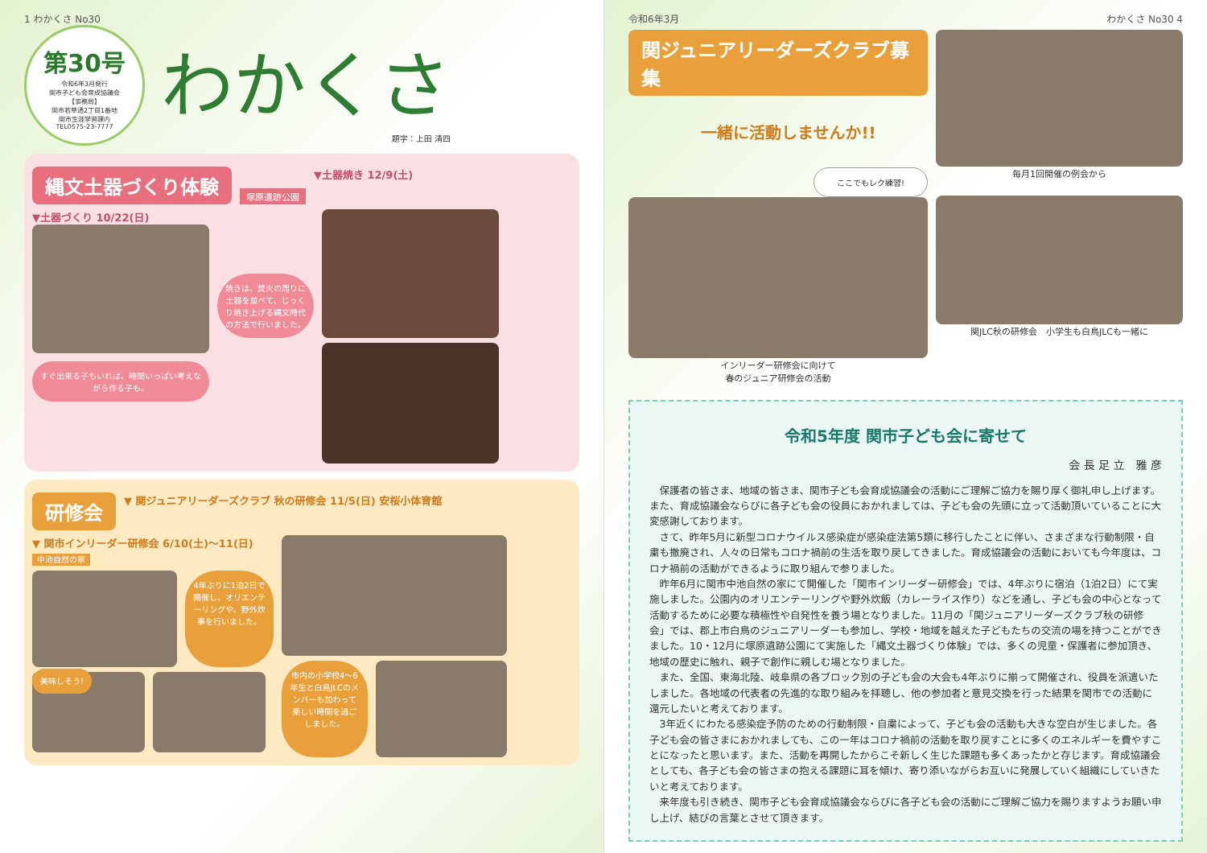1 わかくさ No30
第30号
令和6年3月発行
関市子ども会育成協議会
【事務局】
関市若草通2丁目1番地
関市生涯学習課内
TEL0575-23-7777
わかくさ
題字：上田 清四
縄文土器づくり体験 塚原遺跡公園 ▼土器焼き 12/9(土)
▼土器づくり 10/22(日)
すぐ出来る子もいれば、時間いっぱい考えながら作る子も。
焼きは、焚火の周りに土器を並べて、じっくり焼き上げる縄文時代の方法で行いました。
研修会 ▼ 関ジュニアリーダーズクラブ 秋の研修会 11/5(日) 安桜小体育館
▼ 関市インリーダー研修会 6/10(土)～11(日)
中池自然の家
4年ぶりに1泊2日で開催し、オリエンテーリングや、野外炊事を行いました。
美味しそう!
市内の小学校4～6年生と白鳥JLCのメンバーも加わって楽しい時間を過ごしました。
令和6年3月 わかくさ No30 4
関ジュニアリーダーズクラブ募集
一緒に活動しませんか!!
ここでもレク練習!
インリーダー研修会に向けて
春のジュニア研修会の活動
毎月1回開催の例会から
関JLC秋の研修会　小学生も白鳥JLCも一緒に
令和5年度 関市子ども会に寄せて
会 長 足 立　雅 彦
保護者の皆さま、地域の皆さま、関市子ども会育成協議会の活動にご理解ご協力を賜り厚く御礼申し上げます。また、育成協議会ならびに各子ども会の役員におかれましては、子ども会の先頭に立って活動頂いていることに大変感謝しております。
さて、昨年5月に新型コロナウイルス感染症が感染症法第5類に移行したことに伴い、さまざまな行動制限・自粛も撤廃され、人々の日常もコロナ禍前の生活を取り戻してきました。育成協議会の活動においても今年度は、コロナ禍前の活動ができるように取り組んで参りました。
昨年6月に関市中池自然の家にて開催した「関市インリーダー研修会」では、4年ぶりに宿泊（1泊2日）にて実施しました。公園内のオリエンテーリングや野外炊飯（カレーライス作り）などを通し、子ども会の中心となって活動するために必要な積極性や自発性を養う場となりました。11月の「関ジュニアリーダーズクラブ秋の研修会」では、郡上市白鳥のジュニアリーダーも参加し、学校・地域を越えた子どもたちの交流の場を持つことができました。10・12月に塚原遺跡公園にて実施した「縄文土器づくり体験」では、多くの児童・保護者に参加頂き、地域の歴史に触れ、親子で創作に親しむ場となりました。
また、全国、東海北陸、岐阜県の各ブロック別の子ども会の大会も4年ぶりに揃って開催され、役員を派遣いたしました。各地域の代表者の先進的な取り組みを拝聴し、他の参加者と意見交換を行った結果を関市での活動に還元したいと考えております。
3年近くにわたる感染症予防のための行動制限・自粛によって、子ども会の活動も大きな空白が生じました。各子ども会の皆さまにおかれましても、この一年はコロナ禍前の活動を取り戻すことに多くのエネルギーを費やすことになったと思います。また、活動を再開したからこそ新しく生じた課題も多くあったかと存じます。育成協議会としても、各子ども会の皆さまの抱える課題に耳を傾け、寄り添いながらお互いに発展していく組織にしていきたいと考えております。
来年度も引き続き、関市子ども会育成協議会ならびに各子ども会の活動にご理解ご協力を賜りますようお願い申し上げ、結びの言葉とさせて頂きます。